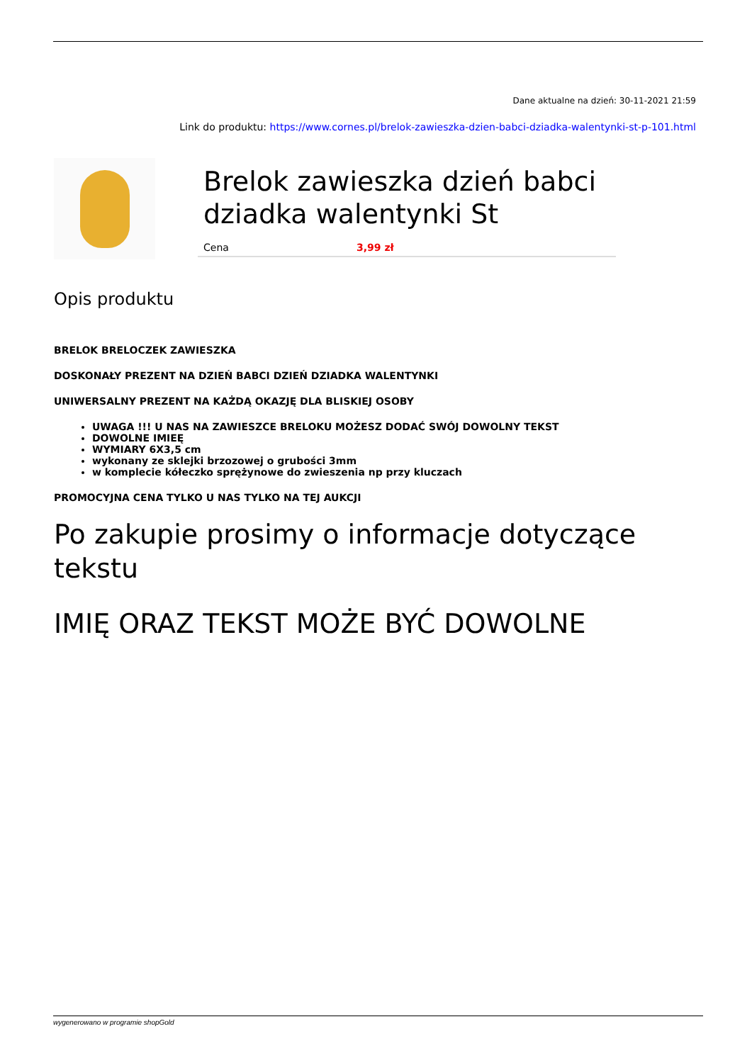Dane aktualne na dzień: 30-11-2021 21:59
Link do produktu: https://www.cornes.pl/brelok-zawieszka-dzien-babci-dziadka-walentynki-st-p-101.html
Brelok zawieszka dzień babci dziadka walentynki St
| Cena | 3,99 zł |
Opis produktu
BRELOK BRELOCZEK ZAWIESZKA
DOSKONAŁY PREZENT NA DZIEŃ BABCI DZIEŃ DZIADKA WALENTYNKI
UNIWERSALNY PREZENT NA KAŻDĄ OKAZJĘ DLA BLISKIEJ OSOBY
UWAGA !!! U NAS NA ZAWIESZCE BRELOKU MOŻESZ DODAĆ SWÓJ DOWOLNY TEKST
DOWOLNE IMIEĘ
WYMIARY 6X3,5 cm
wykonany ze sklejki brzozowej o grubości 3mm
w komplecie kółeczko sprężynowe do zwieszenia np przy kluczach
PROMOCYJNA CENA TYLKO U NAS TYLKO NA TEJ AUKCJI
Po zakupie prosimy o informacje dotyczące tekstu
IMIĘ ORAZ TEKST MOŻE BYĆ DOWOLNE
wygenerowano w programie shopGold